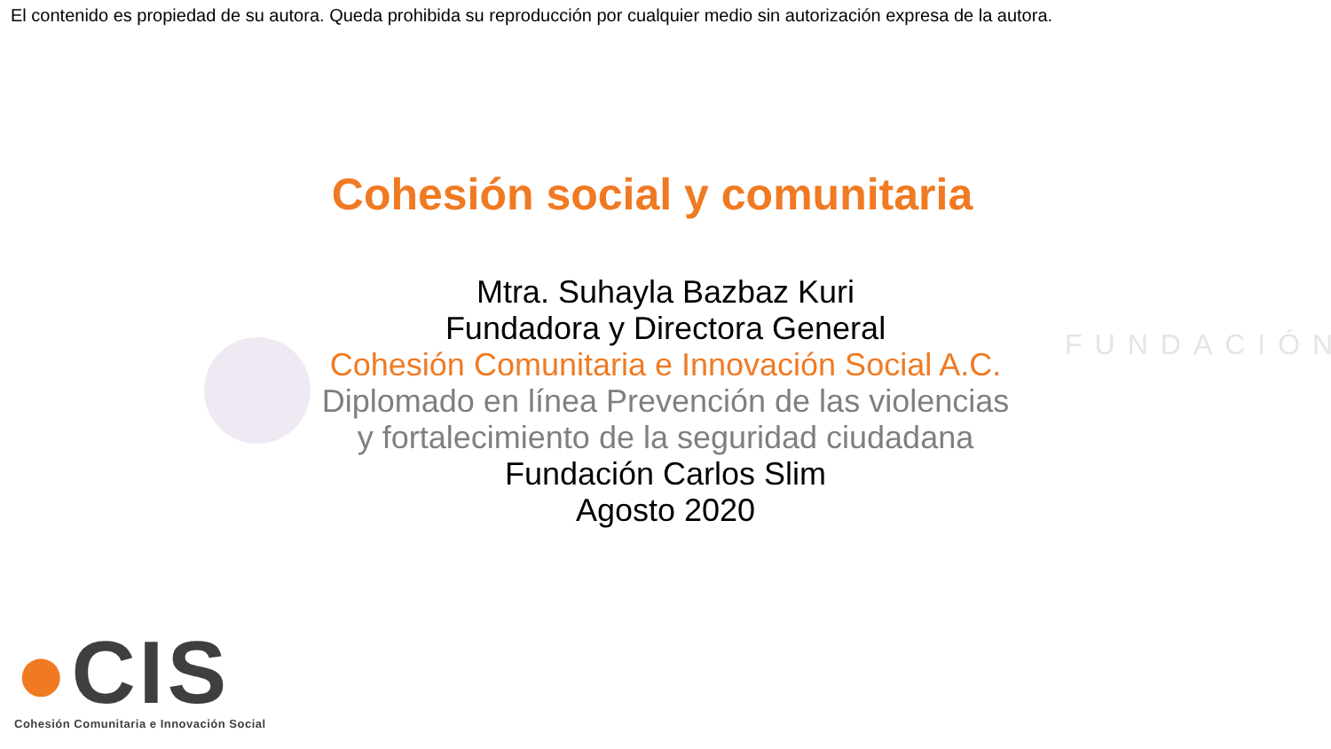FUNDACIÓN
El contenido es propiedad de su autora. Queda prohibida su reproducción por cualquier medio sin autorización expresa de la autora.
Cohesión social y comunitaria
Mtra. Suhayla Bazbaz Kuri
Fundadora y Directora General
Cohesión Comunitaria e Innovación Social A.C.
Diplomado en línea Prevención de las violencias
y fortalecimiento de la seguridad ciudadana
Fundación Carlos Slim
Agosto 2020
●CIS
Cohesión Comunitaria e Innovación Social